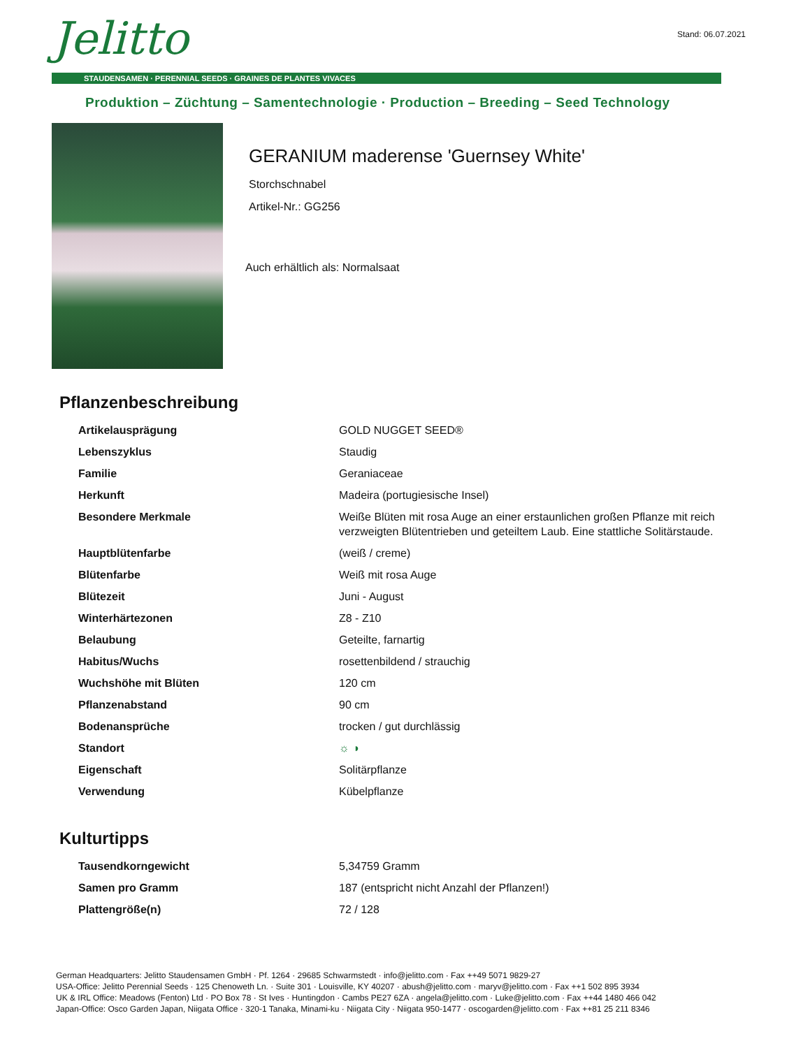Jelitto Stand: 06.07.2021
STAUDENSAMEN · PERENNIAL SEEDS · GRAINES DE PLANTES VIVACES
Produktion – Züchtung – Samentechnologie · Production – Breeding – Seed Technology
GERANIUM maderense 'Guernsey White'
Storchschnabel
Artikel-Nr.: GG256
Auch erhältlich als: Normalsaat
Pflanzenbeschreibung
| Artikelausprägung | GOLD NUGGET SEED® |
| Lebenszyklus | Staudig |
| Familie | Geraniaceae |
| Herkunft | Madeira (portugiesische Insel) |
| Besondere Merkmale | Weiße Blüten mit rosa Auge an einer erstaunlichen großen Pflanze mit reich verzweigten Blütentrieben und geteiltem Laub. Eine stattliche Solitärstaude. |
| Hauptblütenfarbe | (weiß / creme) |
| Blütenfarbe | Weiß mit rosa Auge |
| Blütezeit | Juni - August |
| Winterhärtezonen | Z8 - Z10 |
| Belaubung | Geteilte, farnartig |
| Habitus/Wuchs | rosettenbildend / strauchig |
| Wuchshöhe mit Blüten | 120 cm |
| Pflanzenabstand | 90 cm |
| Bodenansprüche | trocken / gut durchlässig |
| Standort | ☼ ◑ |
| Eigenschaft | Solitärpflanze |
| Verwendung | Kübelpflanze |
Kulturtipps
| Tausendkorngewicht | 5,34759 Gramm |
| Samen pro Gramm | 187 (entspricht nicht Anzahl der Pflanzen!) |
| Plattengröße(n) | 72 / 128 |
German Headquarters: Jelitto Staudensamen GmbH · Pf. 1264 · 29685 Schwarmstedt · info@jelitto.com · Fax ++49 5071 9829-27
USA-Office: Jelitto Perennial Seeds · 125 Chenoweth Ln. · Suite 301 · Louisville, KY 40207 · abush@jelitto.com · maryv@jelitto.com · Fax ++1 502 895 3934
UK & IRL Office: Meadows (Fenton) Ltd · PO Box 78 · St Ives · Huntingdon · Cambs PE27 6ZA · angela@jelitto.com · Luke@jelitto.com · Fax ++44 1480 466 042
Japan-Office: Osco Garden Japan, Niigata Office · 320-1 Tanaka, Minami-ku · Niigata City · Niigata 950-1477 · oscogarden@jelitto.com · Fax ++81 25 211 8346